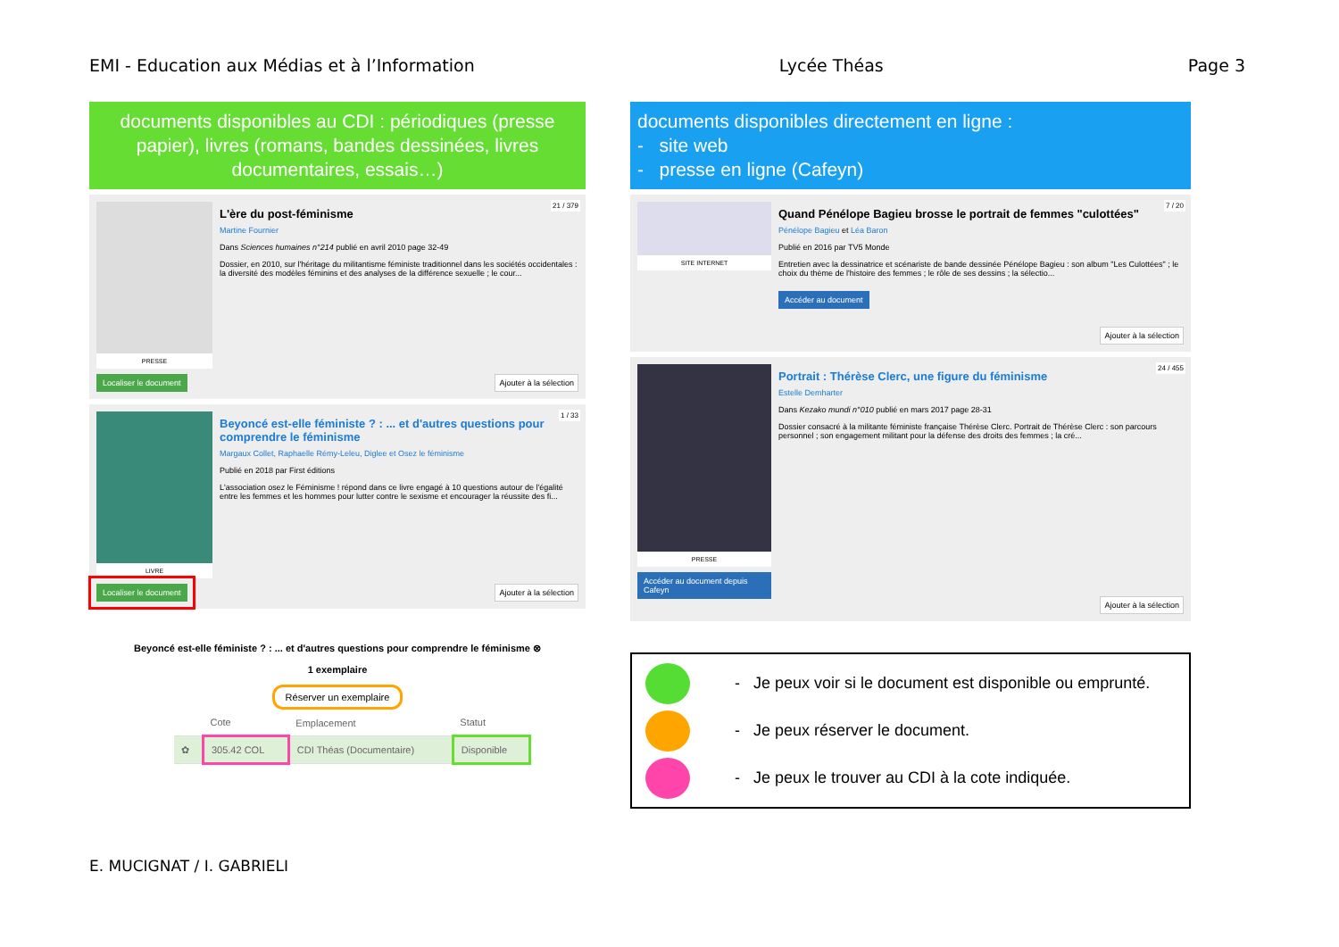EMI - Education aux Médias et à l’Information Lycée Théas Page 3
documents disponibles au CDI : périodiques (presse papier), livres (romans, bandes dessinées, livres documentaires, essais…)
PRESSE
Localiser le document
21 / 379
L'ère du post-féminisme
Martine Fournier
Dans Sciences humaines n°214 publié en avril 2010 page 32-49
Dossier, en 2010, sur l'héritage du militantisme féministe traditionnel dans les sociétés occidentales : la diversité des modèles féminins et des analyses de la différence sexuelle ; le cour...
Ajouter à la sélection
LIVRE
Localiser le document
1 / 33
Beyoncé est-elle féministe ? : ... et d'autres questions pour comprendre le féminisme
Margaux Collet, Raphaelle Rémy-Leleu, Diglee et Osez le féminisme
Publié en 2018 par First éditions
L'association osez le Féminisme ! répond dans ce livre engagé à 10 questions autour de l'égalité entre les femmes et les hommes pour lutter contre le sexisme et encourager la réussite des fi...
Ajouter à la sélection
Beyoncé est-elle féministe ? : ... et d'autres questions pour comprendre le féminisme ⊗
1 exemplaire
Réserver un exemplaire
| | Cote | Emplacement | Statut |
| --- | --- | --- | --- |
| ✿ | 305.42 COL | CDI Théas (Documentaire) | Disponible |
documents disponibles directement en ligne :
- site web
- presse en ligne (Cafeyn)
SITE INTERNET
7 / 20
Quand Pénélope Bagieu brosse le portrait de femmes "culottées"
Pénélope Bagieu et Léa Baron
Publié en 2016 par TV5 Monde
Entretien avec la dessinatrice et scénariste de bande dessinée Pénélope Bagieu : son album "Les Culottées" ; le choix du thème de l'histoire des femmes ; le rôle de ses dessins ; la sélectio...
Accéder au document
Ajouter à la sélection
PRESSE
Accéder au document depuis Cafeyn
24 / 455
Portrait : Thérèse Clerc, une figure du féminisme
Estelle Demharter
Dans Kezako mundi n°010 publié en mars 2017 page 28-31
Dossier consacré à la militante féministe française Thérèse Clerc. Portrait de Thérèse Clerc : son parcours personnel ; son engagement militant pour la défense des droits des femmes ; la cré...
Ajouter à la sélection
- Je peux voir si le document est disponible ou emprunté.
- Je peux réserver le document.
- Je peux le trouver au CDI à la cote indiquée.
E. MUCIGNAT / I. GABRIELI